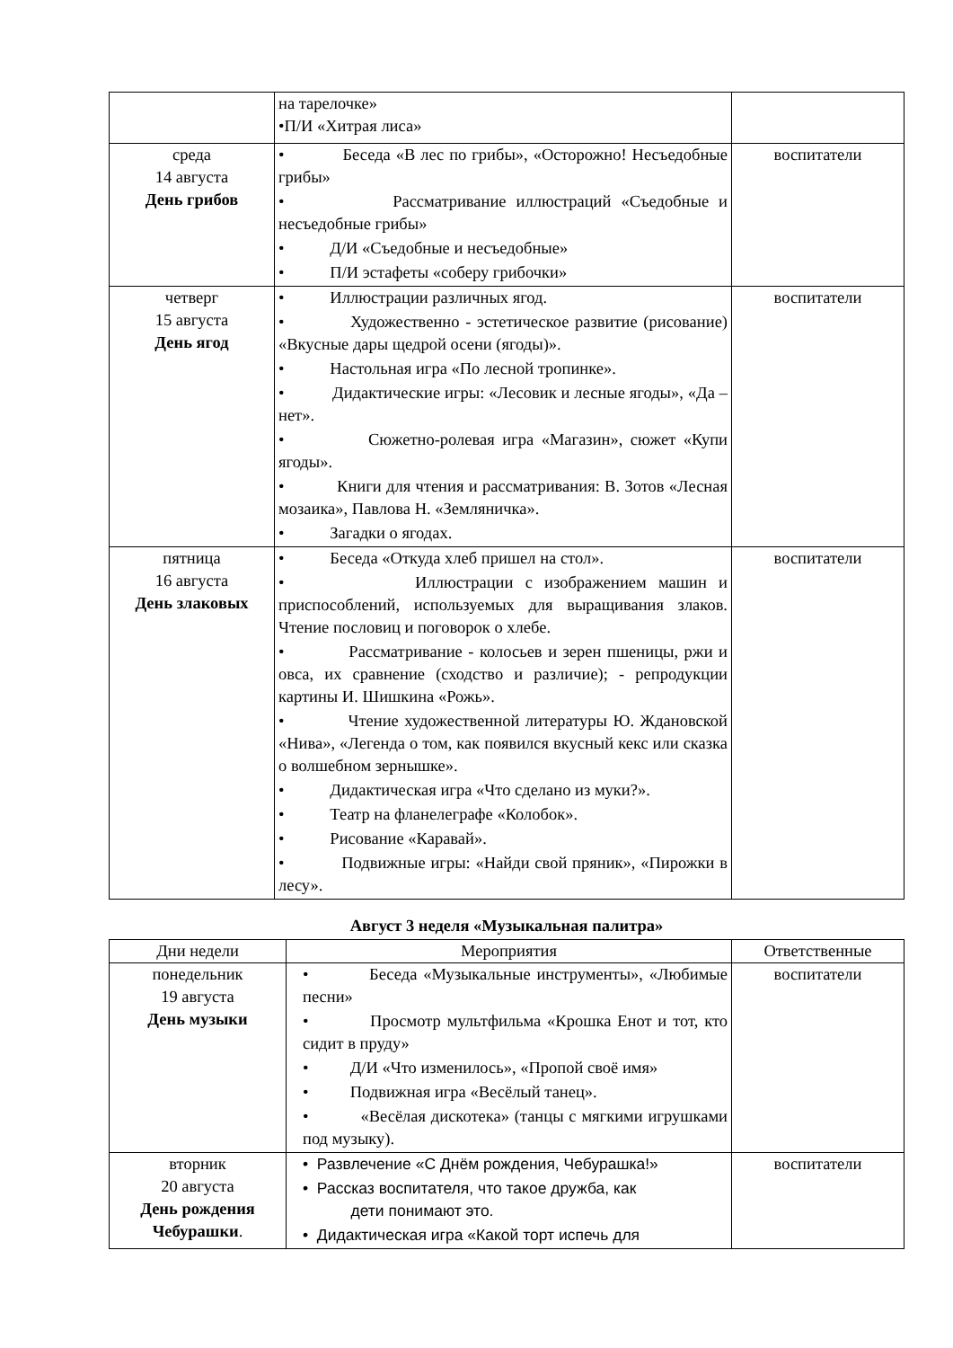| | на тарелочке» • П/И «Хитрая лиса» | |
| среда 14 августа День грибов | • Беседа «В лес по грибы», «Осторожно! Несъедобные грибы» • Рассматривание иллюстраций «Съедобные и несъедобные грибы» • Д/И «Съедобные и несъедобные» • П/И эстафеты «соберу грибочки» | воспитатели |
| четверг 15 августа День ягод | • Иллюстрации различных ягод. • Художественно - эстетическое развитие (рисование) «Вкусные дары щедрой осени (ягоды)». • Настольная игра «По лесной тропинке». • Дидактические игры: «Лесовик и лесные ягоды», «Да – нет». • Сюжетно-ролевая игра «Магазин», сюжет «Купи ягоды». • Книги для чтения и рассматривания: В. Зотов «Лесная мозаика», Павлова Н. «Земляничка». • Загадки о ягодах. | воспитатели |
| пятница 16 августа День злаковых | • Беседа «Откуда хлеб пришел на стол». • Иллюстрации с изображением машин и приспособлений, используемых для выращивания злаков. Чтение пословиц и поговорок о хлебе. • Рассматривание - колосьев и зерен пшеницы, ржи и овса, их сравнение (сходство и различие); - репродукции картины И. Шишкина «Рожь». • Чтение художественной литературы Ю. Ждановской «Нива», «Легенда о том, как появился вкусный кекс или сказка о волшебном зернышке». • Дидактическая игра «Что сделано из муки?». • Театр на фланелеграфе «Колобок». • Рисование «Каравай». • Подвижные игры: «Найди свой пряник», «Пирожки в лесу». | воспитатели |
Август 3 неделя «Музыкальная палитра»
| Дни недели | Мероприятия | Ответственные |
| --- | --- | --- |
| понедельник 19 августа День музыки | • Беседа «Музыкальные инструменты», «Любимые песни» • Просмотр мультфильма «Крошка Енот и тот, кто сидит в пруду» • Д/И «Что изменилось», «Пропой своё имя» • Подвижная игра «Весёлый танец». • «Весёлая дискотека» (танцы с мягкими игрушками под музыку). | воспитатели |
| вторник 20 августа День рождения Чебурашки . | • Развлечение «С Днём рождения, Чебурашка!» • Рассказ воспитателя, что такое дружба, как дети понимают это. • Дидактическая игра «Какой торт испечь для | воспитатели |